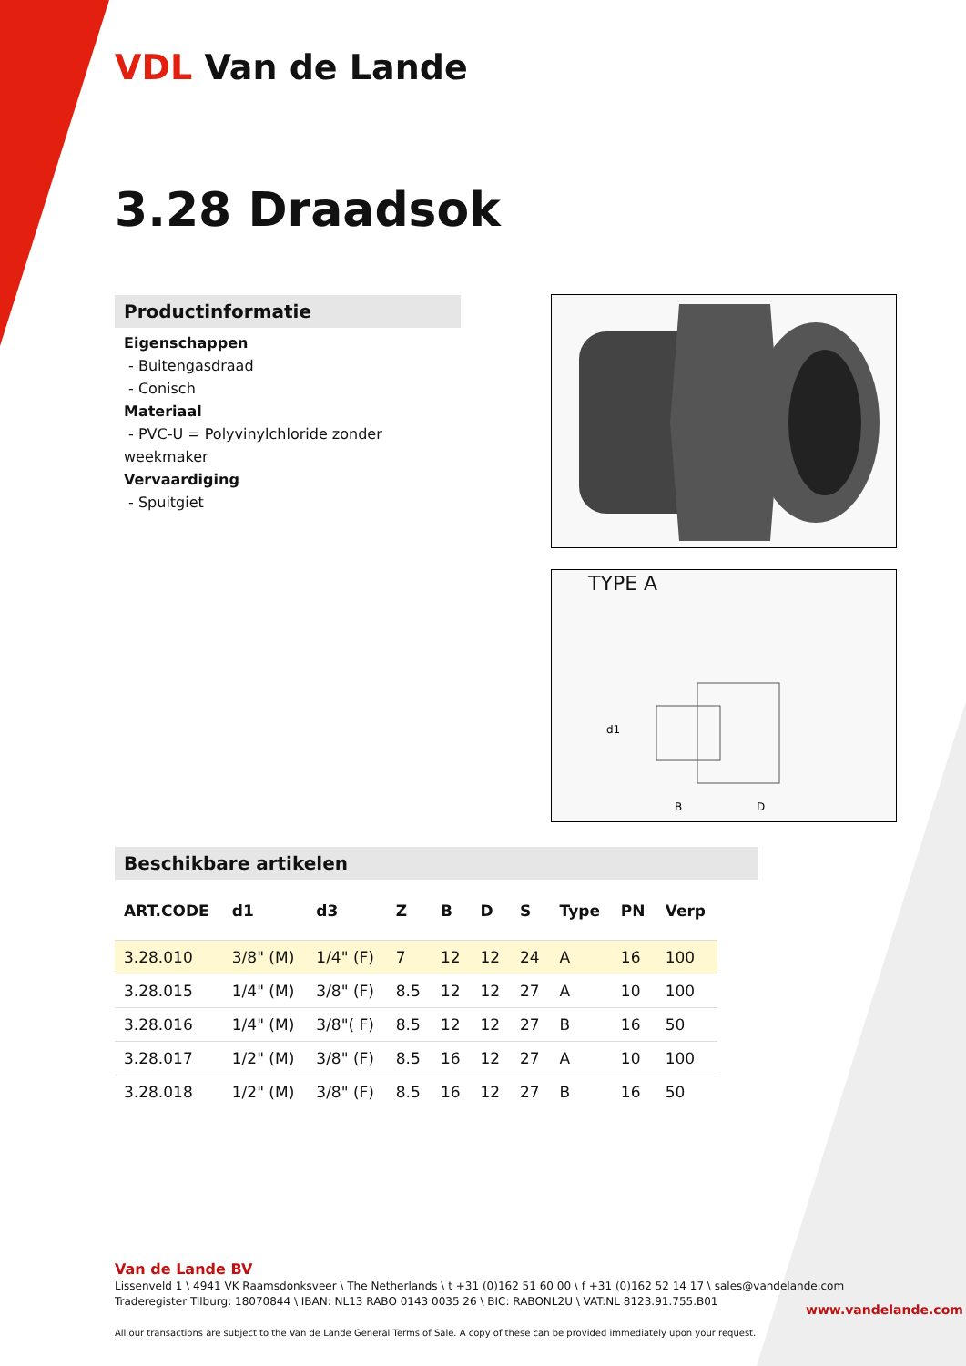VDL Van de Lande
3.28 Draadsok
Productinformatie
Eigenschappen
- Buitengasdraad
- Conisch
Materiaal
- PVC-U = Polyvinylchloride zonder weekmaker
Vervaardiging
- Spuitgiet
TYPE A
d1
B
D
Beschikbare artikelen
| ART.CODE | d1 | d3 | Z | B | D | S | Type | PN | Verp |
| --- | --- | --- | --- | --- | --- | --- | --- | --- | --- |
| 3.28.010 | 3/8" (M) | 1/4" (F) | 7 | 12 | 12 | 24 | A | 16 | 100 |
| 3.28.015 | 1/4" (M) | 3/8" (F) | 8.5 | 12 | 12 | 27 | A | 10 | 100 |
| 3.28.016 | 1/4" (M) | 3/8"( F) | 8.5 | 12 | 12 | 27 | B | 16 | 50 |
| 3.28.017 | 1/2" (M) | 3/8" (F) | 8.5 | 16 | 12 | 27 | A | 10 | 100 |
| 3.28.018 | 1/2" (M) | 3/8" (F) | 8.5 | 16 | 12 | 27 | B | 16 | 50 |
Van de Lande BV
Lissenveld 1 \ 4941 VK Raamsdonksveer \ The Netherlands \ t +31 (0)162 51 60 00 \ f +31 (0)162 52 14 17 \ sales@vandelande.com
Traderegister Tilburg: 18070844 \ IBAN: NL13 RABO 0143 0035 26 \ BIC: RABONL2U \ VAT:NL 8123.91.755.B01
All our transactions are subject to the Van de Lande General Terms of Sale. A copy of these can be provided immediately upon your request.
www.vandelande.com